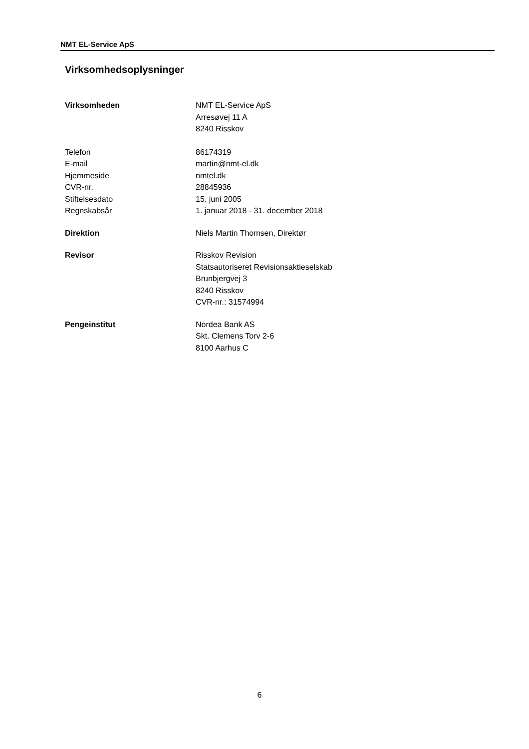NMT EL-Service ApS
Virksomhedsoplysninger
| Virksomheden | NMT EL-Service ApS Arresøvej 11 A 8240 Risskov |
| Telefon E-mail Hjemmeside CVR-nr. Stiftelsesdato Regnskabsår | 86174319 martin@nmt-el.dk nmtel.dk 28845936 15. juni 2005 1. januar 2018 - 31. december 2018 |
| Direktion | Niels Martin Thomsen, Direktør |
| Revisor | Risskov Revision Statsautoriseret Revisionsaktieselskab Brunbjergvej 3 8240 Risskov CVR-nr.: 31574994 |
| Pengeinstitut | Nordea Bank AS Skt. Clemens Torv 2-6 8100 Aarhus C |
6